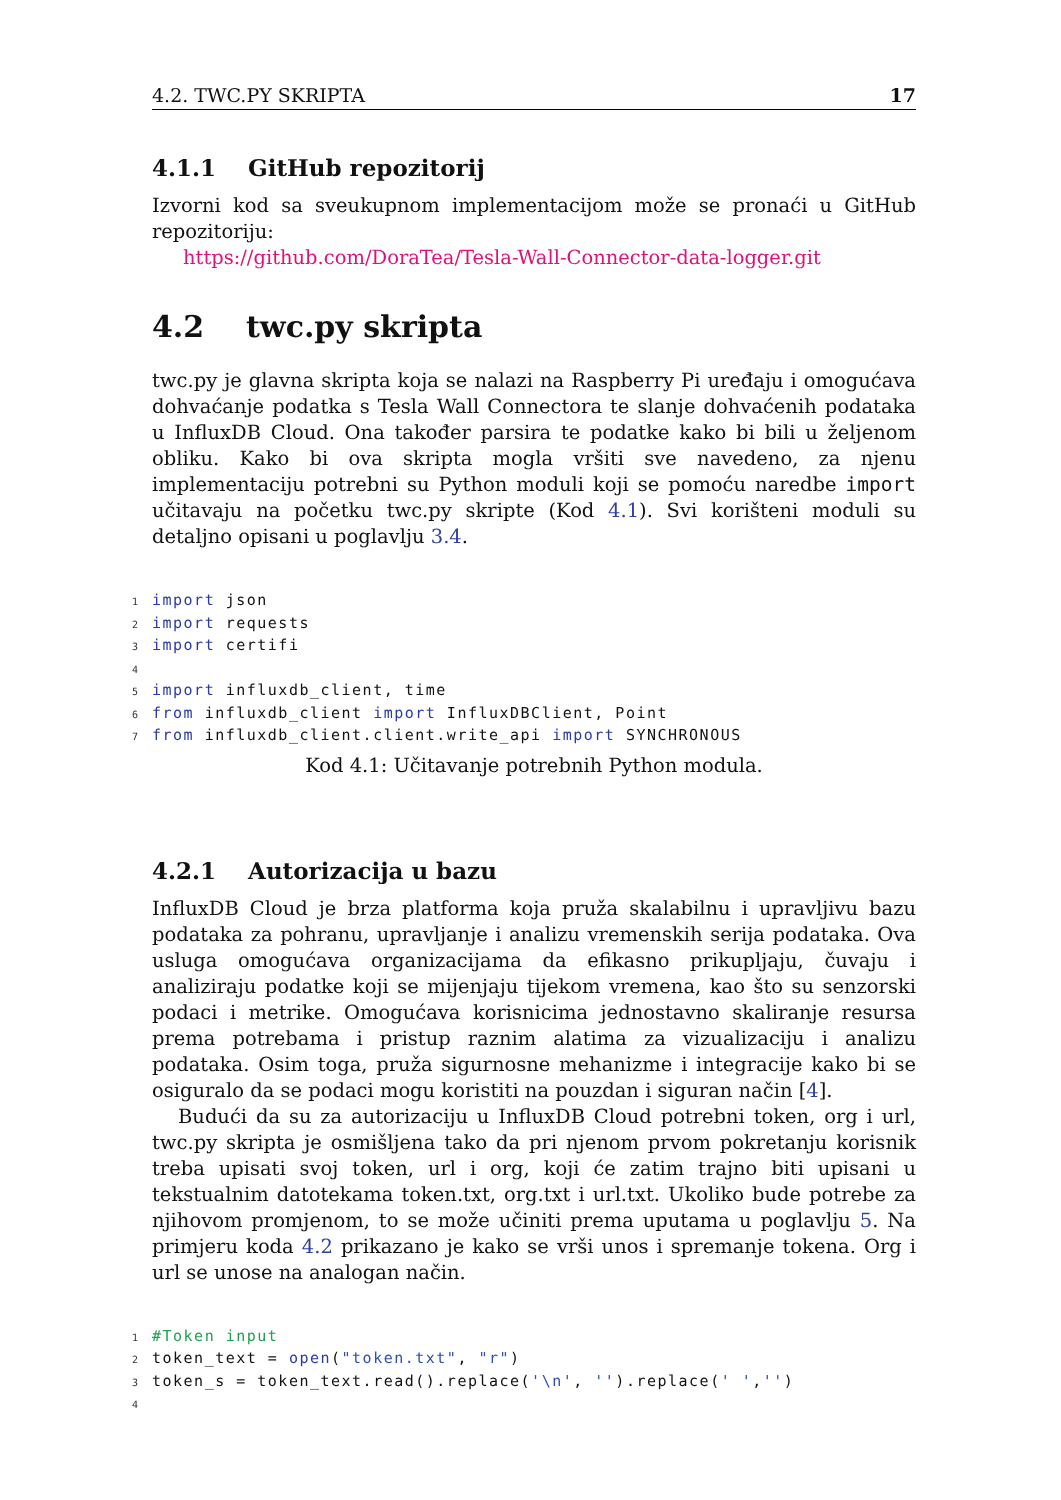4.2. TWC.PY SKRIPTA 17
4.1.1 GitHub repozitorij
Izvorni kod sa sveukupnom implementacijom može se pronaći u GitHub repozitoriju:
https://github.com/DoraTea/Tesla-Wall-Connector-data-logger.git
4.2 twc.py skripta
twc.py je glavna skripta koja se nalazi na Raspberry Pi uređaju i omogućava dohvaćanje podatka s Tesla Wall Connectora te slanje dohvaćenih podataka u InfluxDB Cloud. Ona također parsira te podatke kako bi bili u željenom obliku. Kako bi ova skripta mogla vršiti sve navedeno, za njenu implementaciju potrebni su Python moduli koji se pomoću naredbe import učitavaju na početku twc.py skripte (Kod 4.1). Svi korišteni moduli su detaljno opisani u poglavlju 3.4.
1 import json
2 import requests
3 import certifi
4
5 import influxdb_client, time
6 from influxdb_client import InfluxDBClient, Point
7 from influxdb_client.client.write_api import SYNCHRONOUS
Kod 4.1: Učitavanje potrebnih Python modula.
4.2.1 Autorizacija u bazu
InfluxDB Cloud je brza platforma koja pruža skalabilnu i upravljivu bazu podataka za pohranu, upravljanje i analizu vremenskih serija podataka. Ova usluga omogućava organizacijama da efikasno prikupljaju, čuvaju i analiziraju podatke koji se mijenjaju tijekom vremena, kao što su senzorski podaci i metrike. Omogućava korisnicima jednostavno skaliranje resursa prema potrebama i pristup raznim alatima za vizualizaciju i analizu podataka. Osim toga, pruža sigurnosne mehanizme i integracije kako bi se osiguralo da se podaci mogu koristiti na pouzdan i siguran način [4].
Budući da su za autorizaciju u InfluxDB Cloud potrebni token, org i url, twc.py skripta je osmišljena tako da pri njenom prvom pokretanju korisnik treba upisati svoj token, url i org, koji će zatim trajno biti upisani u tekstualnim datotekama token.txt, org.txt i url.txt. Ukoliko bude potrebe za njihovom promjenom, to se može učiniti prema uputama u poglavlju 5. Na primjeru koda 4.2 prikazano je kako se vrši unos i spremanje tokena. Org i url se unose na analogan način.
1#Token input
2token_text = open("token.txt", "r")
3token_s = token_text.read().replace('\n', '').replace(' ','')
4